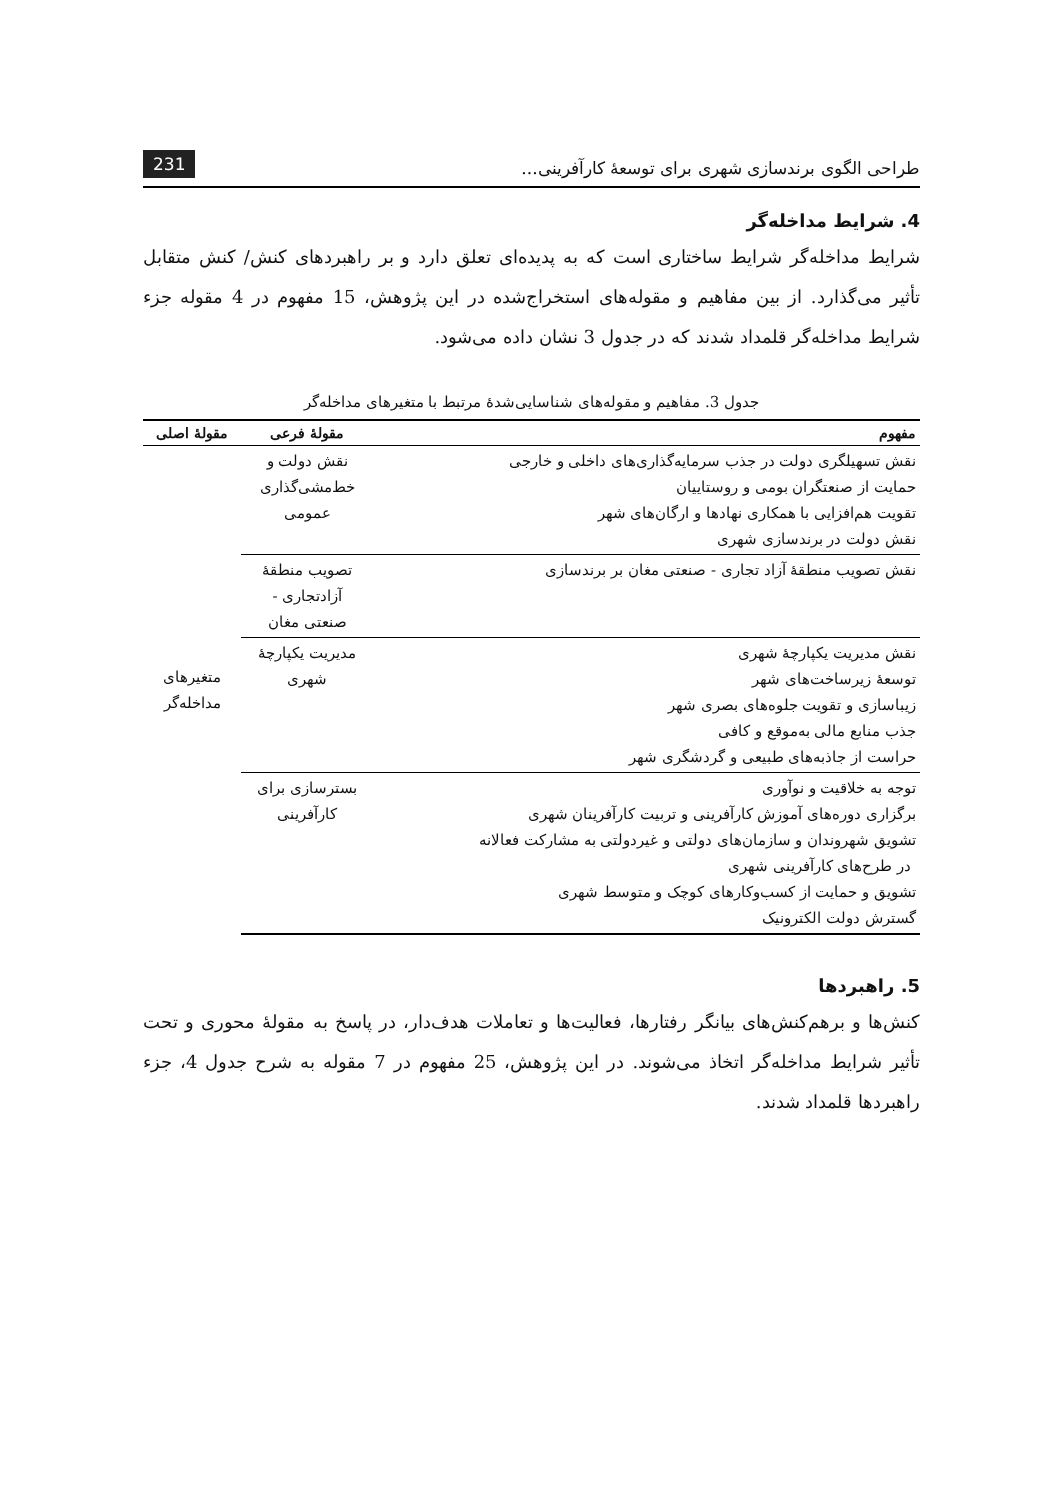طراحی الگوی برندسازی شهری برای توسعهٔ کارآفرینی... 231
4. شرایط مداخله‌گر
شرایط مداخله‌گر شرایط ساختاری است که به پدیده‌ای تعلق دارد و بر راهبردهای کنش/ کنش متقابل تأثیر می‌گذارد. از بین مفاهیم و مقوله‌های استخراج‌شده در این پژوهش، 15 مفهوم در 4 مقوله جزء شرایط مداخله‌گر قلمداد شدند که در جدول 3 نشان داده می‌شود.
جدول 3. مفاهیم و مقوله‌های شناسایی‌شدهٔ مرتبط با متغیرهای مداخله‌گر
| مفهوم | مقولهٔ فرعی | مقولهٔ اصلی |
| --- | --- | --- |
| نقش تسهیلگری دولت در جذب سرمایه‌گذاری‌های داخلی و خارجی حمایت از صنعتگران بومی و روستاییان تقویت هم‌افزایی با همکاری نهادها و ارگان‌های شهر نقش دولت در برندسازی شهری | نقش دولت و خط‌مشی‌گذاری عمومی | متغیرهای مداخله‌گر |
| نقش تصویب منطقهٔ آزاد تجاری - صنعتی مغان بر برندسازی | تصویب منطقهٔ آزادتجاری - صنعتی مغان | |
| نقش مدیریت یکپارچهٔ شهری توسعهٔ زیرساخت‌های شهر زیباسازی و تقویت جلوه‌های بصری شهر جذب منابع مالی به‌موقع و کافی حراست از جاذبه‌های طبیعی و گردشگری شهر | مدیریت یکپارچهٔ شهری | |
| توجه به خلاقیت و نوآوری برگزاری دوره‌های آموزش کارآفرینی و تربیت کارآفرینان شهری تشویق شهروندان و سازمان‌های دولتی و غیردولتی به مشارکت فعالانه در طرح‌های کارآفرینی شهری تشویق و حمایت از کسب‌وکارهای کوچک و متوسط شهری گسترش دولت الکترونیک | بسترسازی برای کارآفرینی | |
5. راهبردها
کنش‌ها و برهم‌کنش‌های بیانگر رفتارها، فعالیت‌ها و تعاملات هدف‌دار، در پاسخ به مقولهٔ محوری و تحت تأثیر شرایط مداخله‌گر اتخاذ می‌شوند. در این پژوهش، 25 مفهوم در 7 مقوله به شرح جدول 4، جزء راهبردها قلمداد شدند.